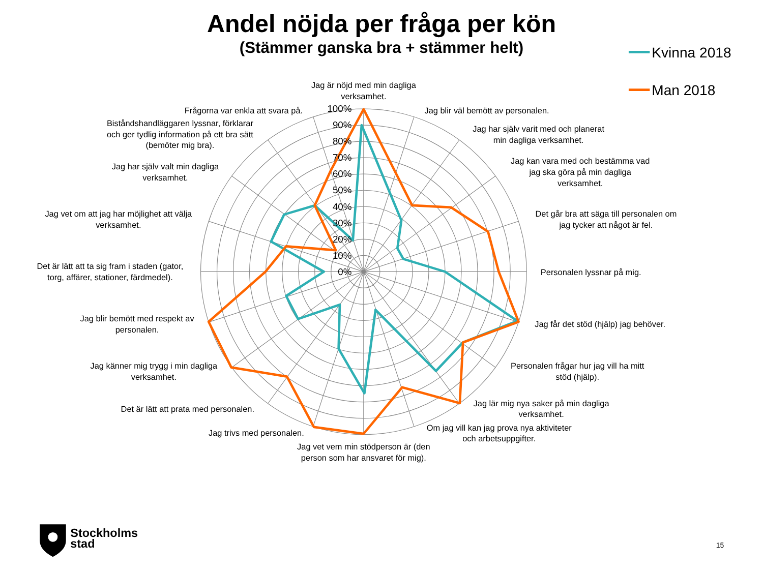Andel nöjda per fråga per kön
(Stämmer ganska bra + stämmer helt)
Kvinna 2018
Man 2018
100%
90%
80%
70%
60%
50%
40%
30%
20%
10%
0%
Jag är nöjd med min dagliga
verksamhet.
Jag blir väl bemött av personalen.
Jag har själv varit med och planerat
min dagliga verksamhet.
Jag kan vara med och bestämma vad
jag ska göra på min dagliga
verksamhet.
Det går bra att säga till personalen om
jag tycker att något är fel.
Personalen lyssnar på mig.
Jag får det stöd (hjälp) jag behöver.
Personalen frågar hur jag vill ha mitt
stöd (hjälp).
Jag lär mig nya saker på min dagliga
verksamhet.
Om jag vill kan jag prova nya aktiviteter
och arbetsuppgifter.
Jag vet vem min stödperson är (den
person som har ansvaret för mig).
Jag trivs med personalen.
Det är lätt att prata med personalen.
Jag känner mig trygg i min dagliga
verksamhet.
Jag blir bemött med respekt av
personalen.
Det är lätt att ta sig fram i staden (gator,
torg, affärer, stationer, färdmedel).
Jag vet om att jag har möjlighet att välja
verksamhet.
Jag har själv valt min dagliga
verksamhet.
Biståndshandläggaren lyssnar, förklarar
och ger tydlig information på ett bra sätt
(bemöter mig bra).
Frågorna var enkla att svara på.
Stockholms
stad
15